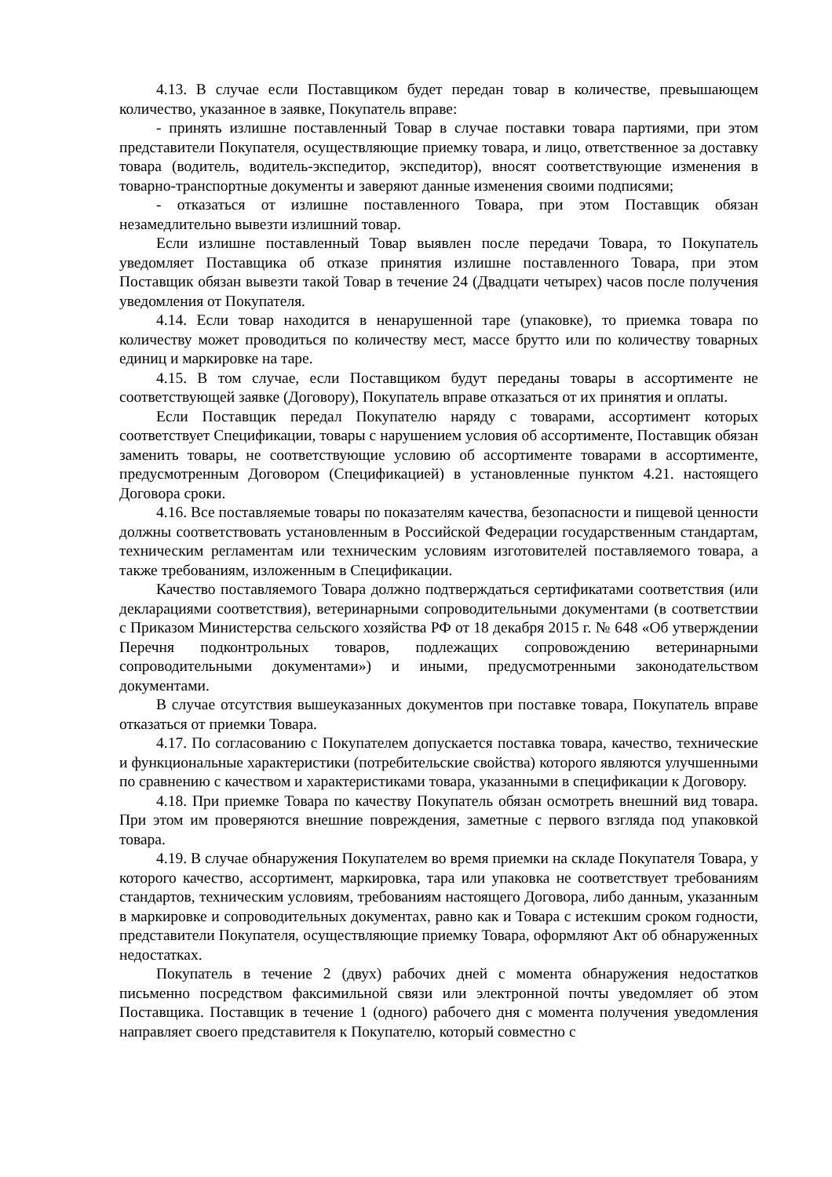4.13. В случае если Поставщиком будет передан товар в количестве, превышающем количество, указанное в заявке, Покупатель вправе:
- принять излишне поставленный Товар в случае поставки товара партиями, при этом представители Покупателя, осуществляющие приемку товара, и лицо, ответственное за доставку товара (водитель, водитель-экспедитор, экспедитор), вносят соответствующие изменения в товарно-транспортные документы и заверяют данные изменения своими подписями;
- отказаться от излишне поставленного Товара, при этом Поставщик обязан незамедлительно вывезти излишний товар.
Если излишне поставленный Товар выявлен после передачи Товара, то Покупатель уведомляет Поставщика об отказе принятия излишне поставленного Товара, при этом Поставщик обязан вывезти такой Товар в течение 24 (Двадцати четырех) часов после получения уведомления от Покупателя.
4.14. Если товар находится в ненарушенной таре (упаковке), то приемка товара по количеству может проводиться по количеству мест, массе брутто или по количеству товарных единиц и маркировке на таре.
4.15. В том случае, если Поставщиком будут переданы товары в ассортименте не соответствующей заявке (Договору), Покупатель вправе отказаться от их принятия и оплаты.
Если Поставщик передал Покупателю наряду с товарами, ассортимент которых соответствует Спецификации, товары с нарушением условия об ассортименте, Поставщик обязан заменить товары, не соответствующие условию об ассортименте товарами в ассортименте, предусмотренным Договором (Спецификацией) в установленные пунктом 4.21. настоящего Договора сроки.
4.16. Все поставляемые товары по показателям качества, безопасности и пищевой ценности должны соответствовать установленным в Российской Федерации государственным стандартам, техническим регламентам или техническим условиям изготовителей поставляемого товара, а также требованиям, изложенным в Спецификации.
Качество поставляемого Товара должно подтверждаться сертификатами соответствия (или декларациями соответствия), ветеринарными сопроводительными документами (в соответствии с Приказом Министерства сельского хозяйства РФ от 18 декабря 2015 г. № 648 «Об утверждении Перечня подконтрольных товаров, подлежащих сопровождению ветеринарными сопроводительными документами») и иными, предусмотренными законодательством документами.
В случае отсутствия вышеуказанных документов при поставке товара, Покупатель вправе отказаться от приемки Товара.
4.17. По согласованию с Покупателем допускается поставка товара, качество, технические и функциональные характеристики (потребительские свойства) которого являются улучшенными по сравнению с качеством и характеристиками товара, указанными в спецификации к Договору.
4.18. При приемке Товара по качеству Покупатель обязан осмотреть внешний вид товара. При этом им проверяются внешние повреждения, заметные с первого взгляда под упаковкой товара.
4.19. В случае обнаружения Покупателем во время приемки на складе Покупателя Товара, у которого качество, ассортимент, маркировка, тара или упаковка не соответствует требованиям стандартов, техническим условиям, требованиям настоящего Договора, либо данным, указанным в маркировке и сопроводительных документах, равно как и Товара с истекшим сроком годности, представители Покупателя, осуществляющие приемку Товара, оформляют Акт об обнаруженных недостатках.
Покупатель в течение 2 (двух) рабочих дней с момента обнаружения недостатков письменно посредством факсимильной связи или электронной почты уведомляет об этом Поставщика. Поставщик в течение 1 (одного) рабочего дня с момента получения уведомления направляет своего представителя к Покупателю, который совместно с